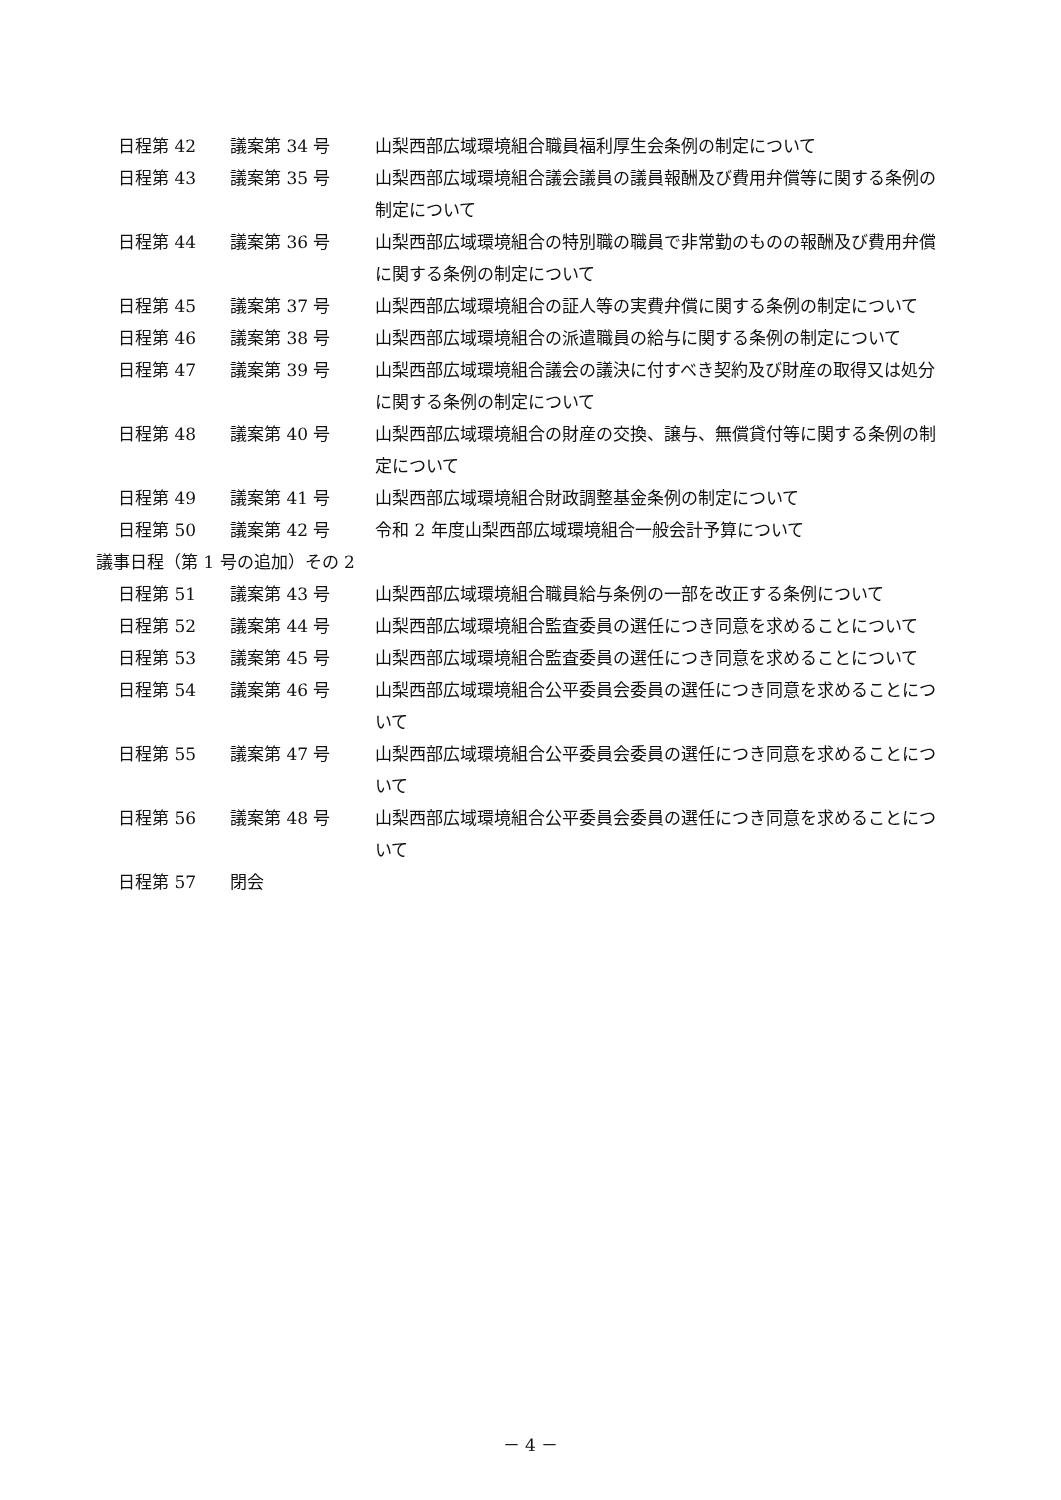日程第 42 議案第 34 号 山梨西部広域環境組合職員福利厚生会条例の制定について
日程第 43 議案第 35 号 山梨西部広域環境組合議会議員の議員報酬及び費用弁償等に関する条例の制定について
日程第 44 議案第 36 号 山梨西部広域環境組合の特別職の職員で非常勤のものの報酬及び費用弁償に関する条例の制定について
日程第 45 議案第 37 号 山梨西部広域環境組合の証人等の実費弁償に関する条例の制定について
日程第 46 議案第 38 号 山梨西部広域環境組合の派遣職員の給与に関する条例の制定について
日程第 47 議案第 39 号 山梨西部広域環境組合議会の議決に付すべき契約及び財産の取得又は処分に関する条例の制定について
日程第 48 議案第 40 号 山梨西部広域環境組合の財産の交換、譲与、無償貸付等に関する条例の制定について
日程第 49 議案第 41 号 山梨西部広域環境組合財政調整基金条例の制定について
日程第 50 議案第 42 号 令和 2 年度山梨西部広域環境組合一般会計予算について
議事日程（第 1 号の追加）その 2
日程第 51 議案第 43 号 山梨西部広域環境組合職員給与条例の一部を改正する条例について
日程第 52 議案第 44 号 山梨西部広域環境組合監査委員の選任につき同意を求めることについて
日程第 53 議案第 45 号 山梨西部広域環境組合監査委員の選任につき同意を求めることについて
日程第 54 議案第 46 号 山梨西部広域環境組合公平委員会委員の選任につき同意を求めることについて
日程第 55 議案第 47 号 山梨西部広域環境組合公平委員会委員の選任につき同意を求めることについて
日程第 56 議案第 48 号 山梨西部広域環境組合公平委員会委員の選任につき同意を求めることについて
日程第 57 閉会
－ 4 －